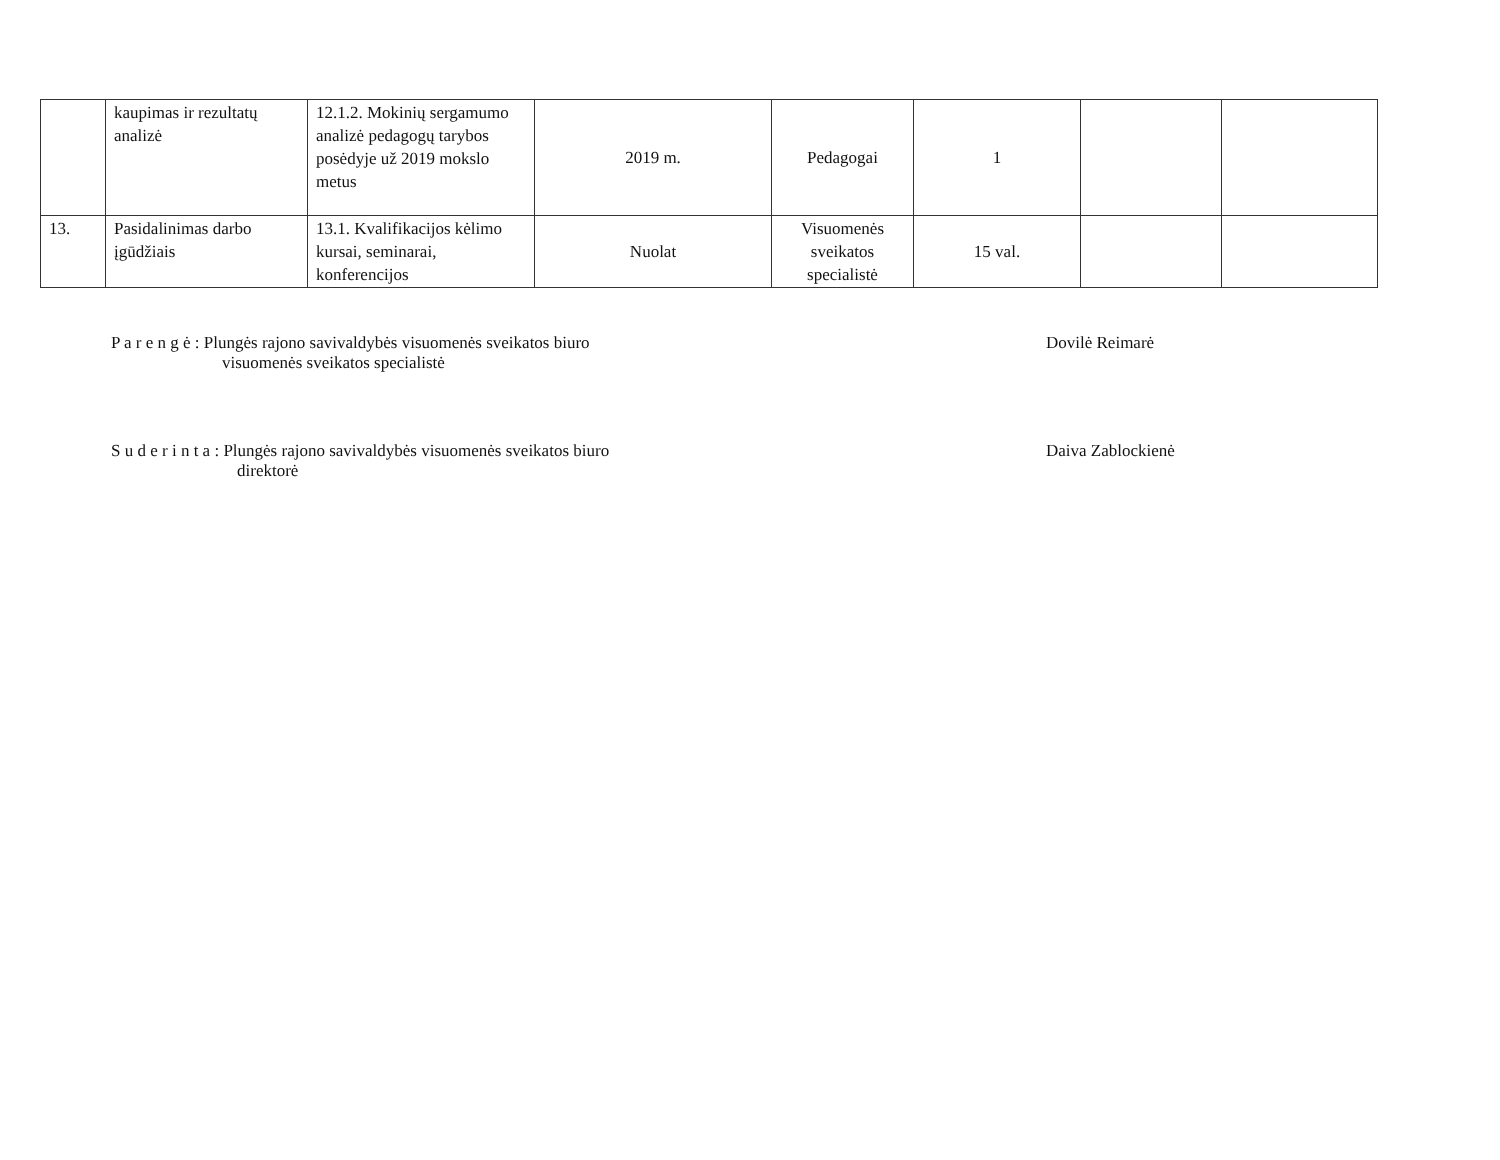| | kaupimas ir rezultatų analizė | 12.1.2. Mokinių sergamumo analizė pedagogų tarybos posėdyje už 2019 mokslo metus | 2019 m. | Pedagogai | 1 | | |
| 13. | Pasidalinimas darbo įgūdžiais | 13.1. Kvalifikacijos kėlimo kursai, seminarai, konferencijos | Nuolat | Visuomenės sveikatos specialistė | 15 val. | | |
P a r e n g ė : Plungės rajono savivaldybės visuomenės sveikatos biuro
visuomenės sveikatos specialistė
Dovilė Reimarė
S u d e r i n t a : Plungės rajono savivaldybės visuomenės sveikatos biuro
direktorė
Daiva Zablockienė